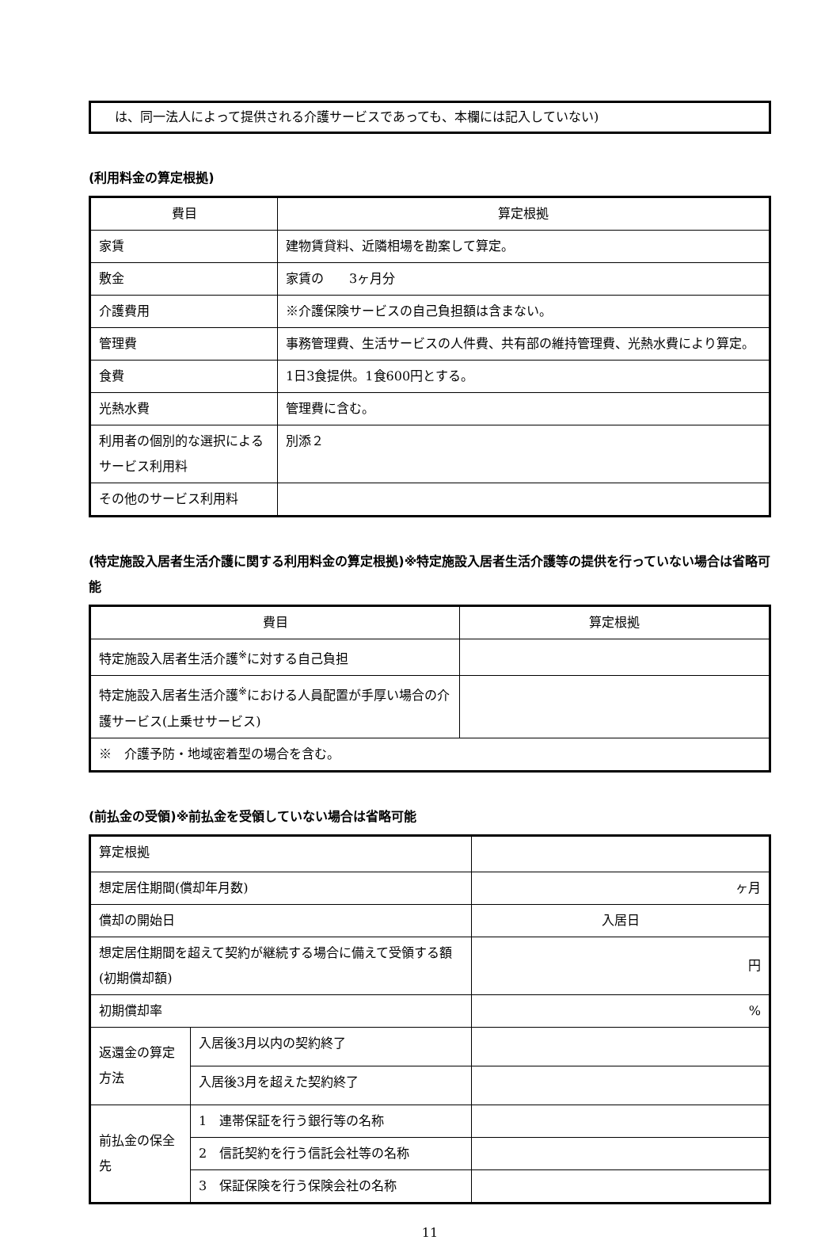は、同一法人によって提供される介護サービスであっても、本欄には記入していない)
(利用料金の算定根拠)
| 費目 | 算定根拠 |
| 家賃 | 建物賃貸料、近隣相場を勘案して算定。 |
| 敷金 | 家賃の 3ヶ月分 |
| 介護費用 | ※介護保険サービスの自己負担額は含まない。 |
| 管理費 | 事務管理費、生活サービスの人件費、共有部の維持管理費、光熱水費により算定。 |
| 食費 | 1日3食提供。1食600円とする。 |
| 光熱水費 | 管理費に含む。 |
| 利用者の個別的な選択によるサービス利用料 | 別添２ |
| その他のサービス利用料 | |
(特定施設入居者生活介護に関する利用料金の算定根拠)※特定施設入居者生活介護等の提供を行っていない場合は省略可能
| 費目 | 算定根拠 |
| 特定施設入居者生活介護<sup>※</sup>に対する自己負担 | |
| 特定施設入居者生活介護<sup>※</sup>における人員配置が手厚い場合の介護サービス(上乗せサービス) | |
| ※ 介護予防・地域密着型の場合を含む。 | |
(前払金の受領)※前払金を受領していない場合は省略可能
| 算定根拠 | | |
| 想定居住期間(償却年月数) | | ヶ月 |
| 償却の開始日 | | 入居日 |
| 想定居住期間を超えて契約が継続する場合に備えて受領する額(初期償却額) | | 円 |
| 初期償却率 | | % |
| 返還金の算定方法 | 入居後3月以内の契約終了 | |
| | 入居後3月を超えた契約終了 | |
| 前払金の保全先 | 1 連帯保証を行う銀行等の名称 | |
| | 2 信託契約を行う信託会社等の名称 | |
| | 3 保証保険を行う保険会社の名称 | |
11